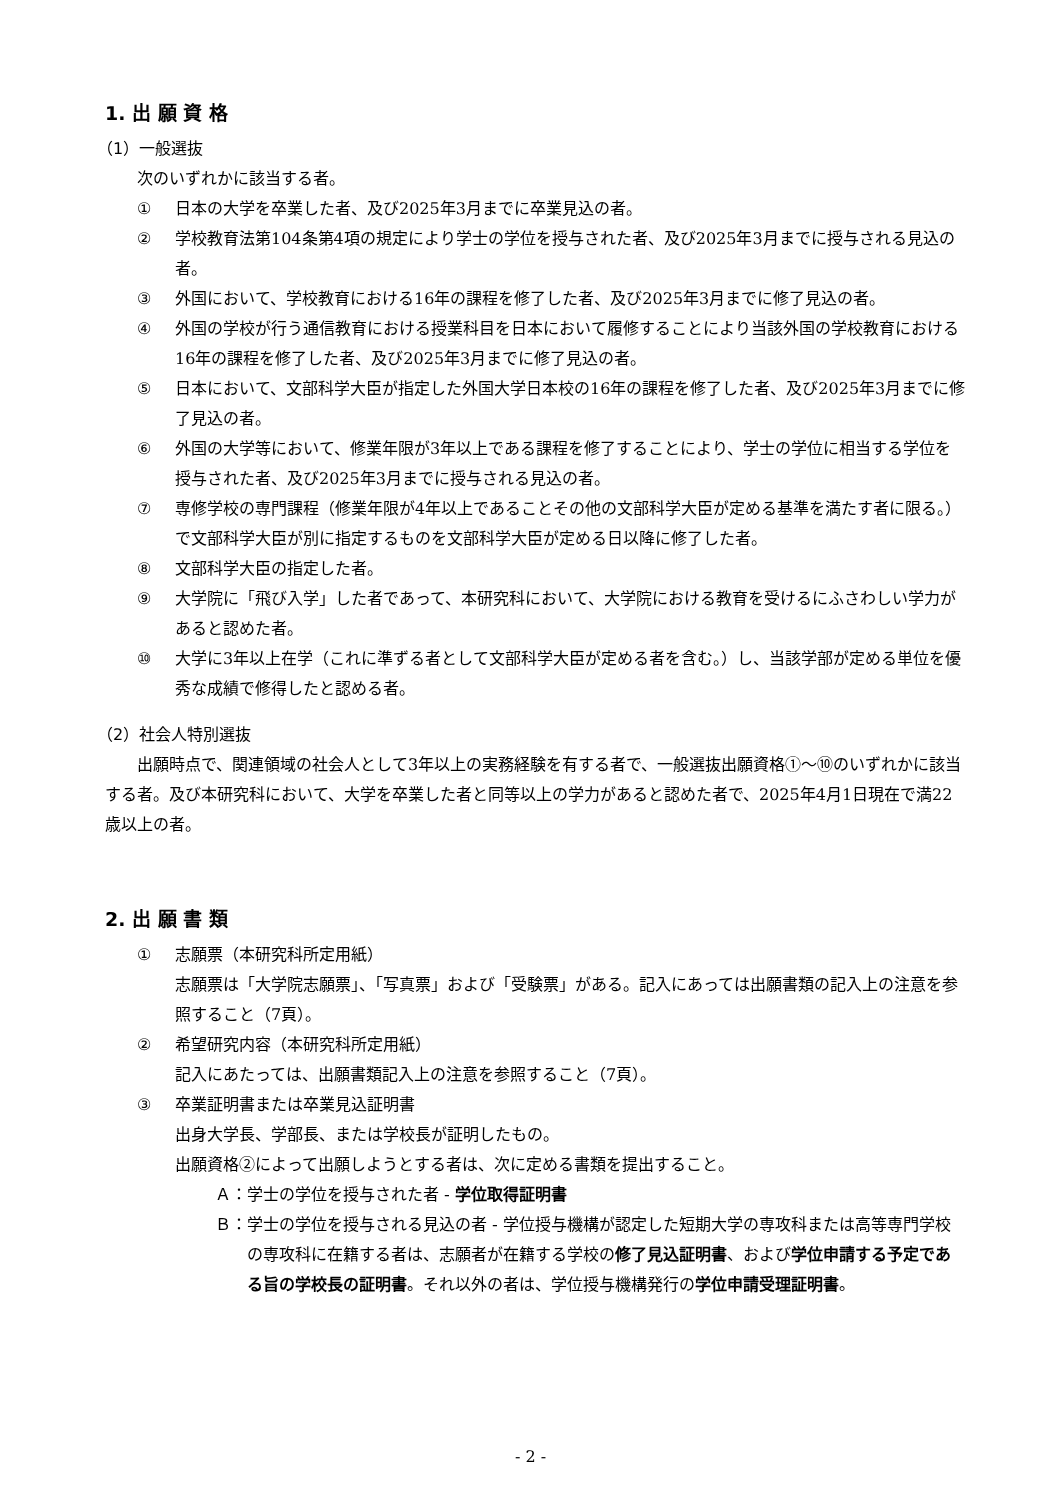1. 出 願 資 格
（1）一般選抜
次のいずれかに該当する者。
① 日本の大学を卒業した者、及び2025年3月までに卒業見込の者。
② 学校教育法第104条第4項の規定により学士の学位を授与された者、及び2025年3月までに授与される見込の者。
③ 外国において、学校教育における16年の課程を修了した者、及び2025年3月までに修了見込の者。
④ 外国の学校が行う通信教育における授業科目を日本において履修することにより当該外国の学校教育における16年の課程を修了した者、及び2025年3月までに修了見込の者。
⑤ 日本において、文部科学大臣が指定した外国大学日本校の16年の課程を修了した者、及び2025年3月までに修了見込の者。
⑥ 外国の大学等において、修業年限が3年以上である課程を修了することにより、学士の学位に相当する学位を授与された者、及び2025年3月までに授与される見込の者。
⑦ 専修学校の専門課程（修業年限が4年以上であることその他の文部科学大臣が定める基準を満たす者に限る。）で文部科学大臣が別に指定するものを文部科学大臣が定める日以降に修了した者。
⑧ 文部科学大臣の指定した者。
⑨ 大学院に「飛び入学」した者であって、本研究科において、大学院における教育を受けるにふさわしい学力があると認めた者。
⑩ 大学に3年以上在学（これに準ずる者として文部科学大臣が定める者を含む。）し、当該学部が定める単位を優秀な成績で修得したと認める者。
（2）社会人特別選抜
出願時点で、関連領域の社会人として3年以上の実務経験を有する者で、一般選抜出願資格①～⑩のいずれかに該当する者。及び本研究科において、大学を卒業した者と同等以上の学力があると認めた者で、2025年4月1日現在で満22歳以上の者。
2. 出 願 書 類
① 志願票（本研究科所定用紙）
志願票は「大学院志願票」、「写真票」および「受験票」がある。記入にあっては出願書類の記入上の注意を参照すること（7頁）。
② 希望研究内容（本研究科所定用紙）
記入にあたっては、出願書類記入上の注意を参照すること（7頁）。
③ 卒業証明書または卒業見込証明書
出身大学長、学部長、または学校長が証明したもの。
出願資格②によって出願しようとする者は、次に定める書類を提出すること。
Ａ：学士の学位を授与された者 - 学位取得証明書
Ｂ：学士の学位を授与される見込の者 - 学位授与機構が認定した短期大学の専攻科または高等専門学校の専攻科に在籍する者は、志願者が在籍する学校の修了見込証明書、および学位申請する予定である旨の学校長の証明書。それ以外の者は、学位授与機構発行の学位申請受理証明書。
- 2 -